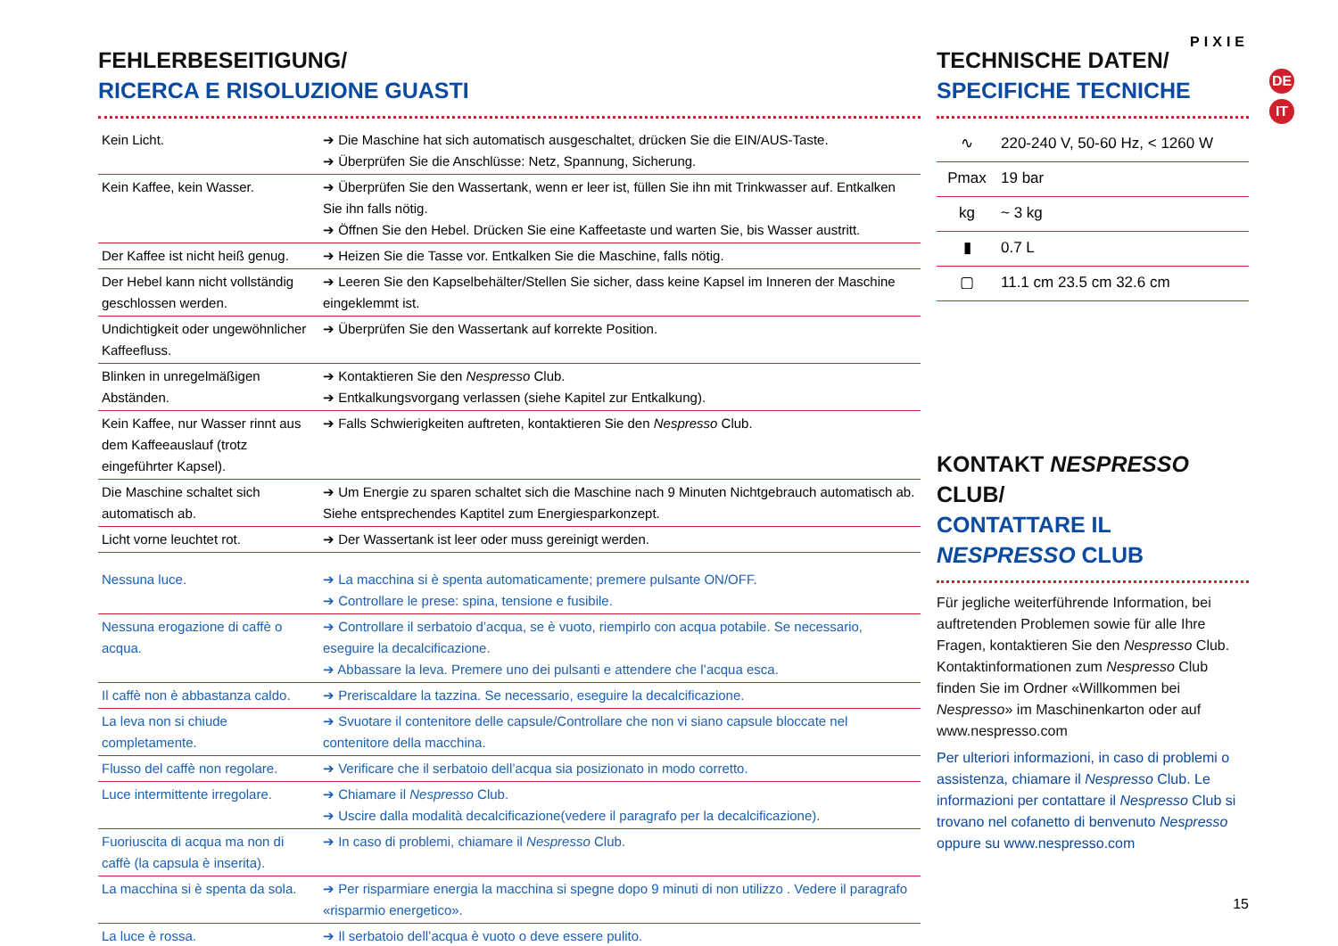PIXIE
DE
IT
FEHLERBESEITIGUNG/
RICERCA E RISOLUZIONE GUASTI
| Kein Licht. | ➔ Die Maschine hat sich automatisch ausgeschaltet, drücken Sie die EIN/AUS-Taste. ➔ Überprüfen Sie die Anschlüsse: Netz, Spannung, Sicherung. |
| Kein Kaffee, kein Wasser. | ➔ Überprüfen Sie den Wassertank, wenn er leer ist, füllen Sie ihn mit Trinkwasser auf. Entkalken Sie ihn falls nötig. ➔ Öffnen Sie den Hebel. Drücken Sie eine Kaffeetaste und warten Sie, bis Wasser austritt. |
| Der Kaffee ist nicht heiß genug. | ➔ Heizen Sie die Tasse vor. Entkalken Sie die Maschine, falls nötig. |
| Der Hebel kann nicht vollständig geschlossen werden. | ➔ Leeren Sie den Kapselbehälter/Stellen Sie sicher, dass keine Kapsel im Inneren der Maschine eingeklemmt ist. |
| Undichtigkeit oder ungewöhnlicher Kaffeefluss. | ➔ Überprüfen Sie den Wassertank auf korrekte Position. |
| Blinken in unregelmäßigen Abständen. | ➔ Kontaktieren Sie den Nespresso Club. ➔ Entkalkungsvorgang verlassen (siehe Kapitel zur Entkalkung). |
| Kein Kaffee, nur Wasser rinnt aus dem Kaffeeauslauf (trotz eingeführter Kapsel). | ➔ Falls Schwierigkeiten auftreten, kontaktieren Sie den Nespresso Club. |
| Die Maschine schaltet sich automatisch ab. | ➔ Um Energie zu sparen schaltet sich die Maschine nach 9 Minuten Nichtgebrauch automatisch ab. Siehe entsprechendes Kaptitel zum Energiesparkonzept. |
| Licht vorne leuchtet rot. | ➔ Der Wassertank ist leer oder muss gereinigt werden. |
| Nessuna luce. | ➔ La macchina si è spenta automaticamente; premere pulsante ON/OFF. ➔ Controllare le prese: spina, tensione e fusibile. |
| Nessuna erogazione di caffè o acqua. | ➔ Controllare il serbatoio d’acqua, se è vuoto, riempirlo con acqua potabile. Se necessario, eseguire la decalcificazione. ➔ Abbassare la leva. Premere uno dei pulsanti e attendere che l’acqua esca. |
| Il caffè non è abbastanza caldo. | ➔ Preriscaldare la tazzina. Se necessario, eseguire la decalcificazione. |
| La leva non si chiude completamente. | ➔ Svuotare il contenitore delle capsule/Controllare che non vi siano capsule bloccate nel contenitore della macchina. |
| Flusso del caffè non regolare. | ➔ Verificare che il serbatoio dell’acqua sia posizionato in modo corretto. |
| Luce intermittente irregolare. | ➔ Chiamare il Nespresso Club. ➔ Uscire dalla modalità decalcificazione(vedere il paragrafo per la decalcificazione). |
| Fuoriuscita di acqua ma non di caffè (la capsula è inserita). | ➔ In caso di problemi, chiamare il Nespresso Club. |
| La macchina si è spenta da sola. | ➔ Per risparmiare energia la macchina si spegne dopo 9 minuti di non utilizzo . Vedere il paragrafo «risparmio energetico». |
| La luce è rossa. | ➔ Il serbatoio dell’acqua è vuoto o deve essere pulito. |
TECHNISCHE DATEN/
SPECIFICHE TECNICHE
| ∿ | 220-240 V, 50-60 Hz, < 1260 W |
| Pmax | 19 bar |
| kg | ~ 3 kg |
| ▮ | 0.7 L |
| ▢ | 11.1 cm 23.5 cm 32.6 cm |
KONTAKT NESPRESSO CLUB/
CONTATTARE IL NESPRESSO CLUB
Für jegliche weiterführende Information, bei auftretenden Problemen sowie für alle Ihre Fragen, kontaktieren Sie den Nespresso Club. Kontaktinformationen zum Nespresso Club finden Sie im Ordner «Willkommen bei Nespresso» im Maschinenkarton oder auf www.nespresso.com
Per ulteriori informazioni, in caso di problemi o assistenza, chiamare il Nespresso Club. Le informazioni per contattare il Nespresso Club si trovano nel cofanetto di benvenuto Nespresso oppure su www.nespresso.com
15